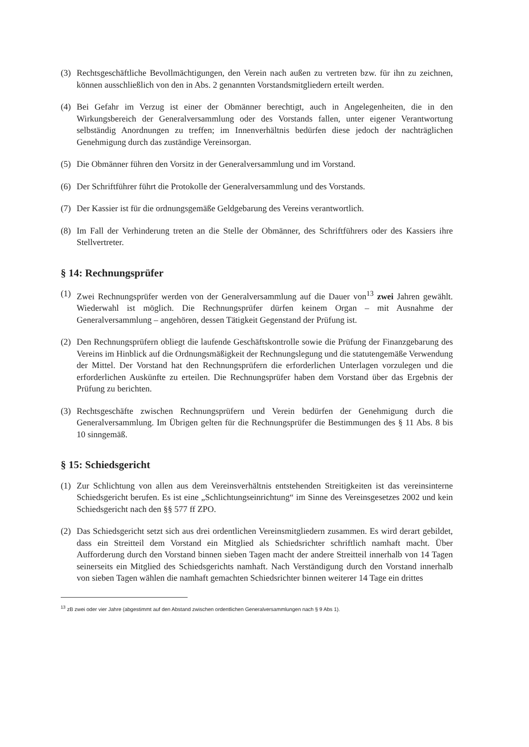(3) Rechtsgeschäftliche Bevollmächtigungen, den Verein nach außen zu vertreten bzw. für ihn zu zeichnen, können ausschließlich von den in Abs. 2 genannten Vorstandsmitgliedern erteilt werden.
(4) Bei Gefahr im Verzug ist einer der Obmänner berechtigt, auch in Angelegenheiten, die in den Wirkungsbereich der Generalversammlung oder des Vorstands fallen, unter eigener Verantwortung selbständig Anordnungen zu treffen; im Innenverhältnis bedürfen diese jedoch der nachträglichen Genehmigung durch das zuständige Vereinsorgan.
(5) Die Obmänner führen den Vorsitz in der Generalversammlung und im Vorstand.
(6) Der Schriftführer führt die Protokolle der Generalversammlung und des Vorstands.
(7) Der Kassier ist für die ordnungsgemäße Geldgebarung des Vereins verantwortlich.
(8) Im Fall der Verhinderung treten an die Stelle der Obmänner, des Schriftführers oder des Kassiers ihre Stellvertreter.
§ 14: Rechnungsprüfer
(1) Zwei Rechnungsprüfer werden von der Generalversammlung auf die Dauer von<sup>13</sup> zwei Jahren gewählt. Wiederwahl ist möglich. Die Rechnungsprüfer dürfen keinem Organ – mit Ausnahme der Generalversammlung – angehören, dessen Tätigkeit Gegenstand der Prüfung ist.
(2) Den Rechnungsprüfern obliegt die laufende Geschäftskontrolle sowie die Prüfung der Finanzgebarung des Vereins im Hinblick auf die Ordnungsmäßigkeit der Rechnungslegung und die statutengemäße Verwendung der Mittel. Der Vorstand hat den Rechnungsprüfern die erforderlichen Unterlagen vorzulegen und die erforderlichen Auskünfte zu erteilen. Die Rechnungsprüfer haben dem Vorstand über das Ergebnis der Prüfung zu berichten.
(3) Rechtsgeschäfte zwischen Rechnungsprüfern und Verein bedürfen der Genehmigung durch die Generalversammlung. Im Übrigen gelten für die Rechnungsprüfer die Bestimmungen des § 11 Abs. 8 bis 10 sinngemäß.
§ 15: Schiedsgericht
(1) Zur Schlichtung von allen aus dem Vereinsverhältnis entstehenden Streitigkeiten ist das vereinsinterne Schiedsgericht berufen. Es ist eine „Schlichtungseinrichtung“ im Sinne des Vereinsgesetzes 2002 und kein Schiedsgericht nach den §§ 577 ff ZPO.
(2) Das Schiedsgericht setzt sich aus drei ordentlichen Vereinsmitgliedern zusammen. Es wird derart gebildet, dass ein Streitteil dem Vorstand ein Mitglied als Schiedsrichter schriftlich namhaft macht. Über Aufforderung durch den Vorstand binnen sieben Tagen macht der andere Streitteil innerhalb von 14 Tagen seinerseits ein Mitglied des Schiedsgerichts namhaft. Nach Verständigung durch den Vorstand innerhalb von sieben Tagen wählen die namhaft gemachten Schiedsrichter binnen weiterer 14 Tage ein drittes
<sup>13</sup> zB zwei oder vier Jahre (abgestimmt auf den Abstand zwischen ordentlichen Generalversammlungen nach § 9 Abs 1).